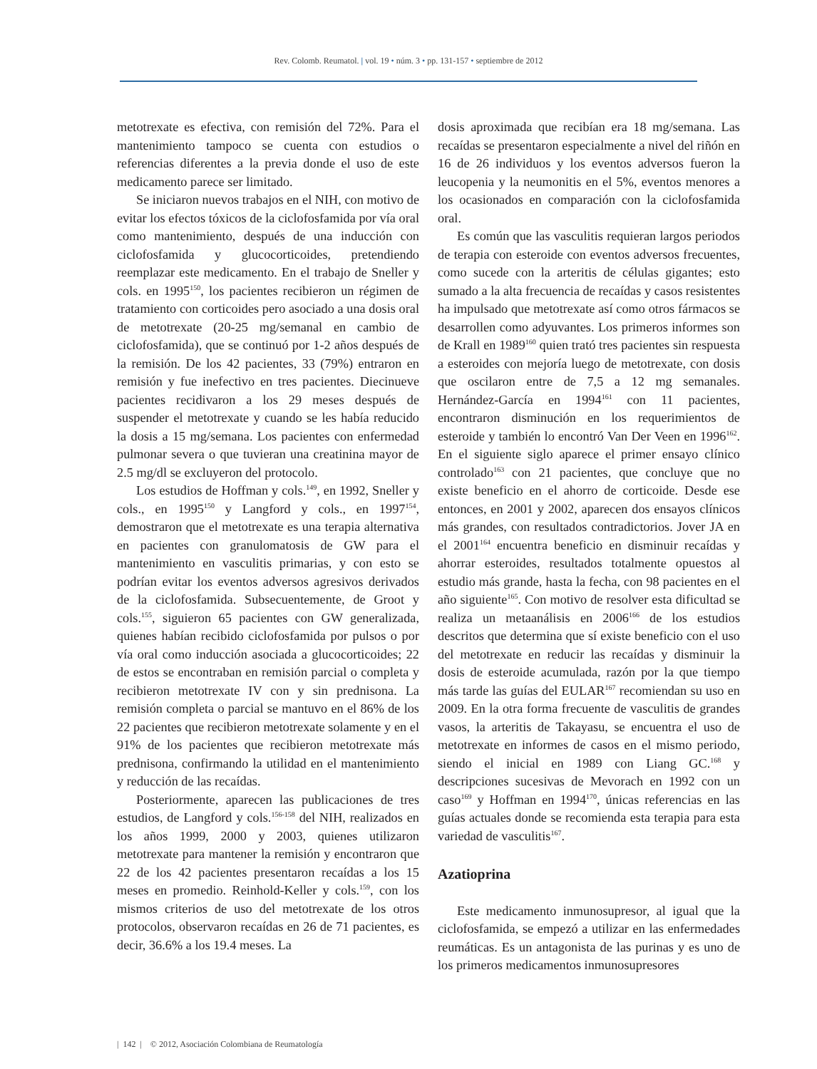Rev. Colomb. Reumatol. | vol. 19 • núm. 3 • pp. 131-157 • septiembre de 2012
metotrexate es efectiva, con remisión del 72%. Para el mantenimiento tampoco se cuenta con estudios o referencias diferentes a la previa donde el uso de este medicamento parece ser limitado.
Se iniciaron nuevos trabajos en el NIH, con motivo de evitar los efectos tóxicos de la ciclofosfamida por vía oral como mantenimiento, después de una inducción con ciclofosfamida y glucocorticoides, pretendiendo reemplazar este medicamento. En el trabajo de Sneller y cols. en 1995<sup>150</sup>, los pacientes recibieron un régimen de tratamiento con corticoides pero asociado a una dosis oral de metotrexate (20-25 mg/semanal en cambio de ciclofosfamida), que se continuó por 1-2 años después de la remisión. De los 42 pacientes, 33 (79%) entraron en remisión y fue inefectivo en tres pacientes. Diecinueve pacientes recidivaron a los 29 meses después de suspender el metotrexate y cuando se les había reducido la dosis a 15 mg/semana. Los pacientes con enfermedad pulmonar severa o que tuvieran una creatinina mayor de 2.5 mg/dl se excluyeron del protocolo.
Los estudios de Hoffman y cols.<sup>149</sup>, en 1992, Sneller y cols., en 1995<sup>150</sup> y Langford y cols., en 1997<sup>154</sup>, demostraron que el metotrexate es una terapia alternativa en pacientes con granulomatosis de GW para el mantenimiento en vasculitis primarias, y con esto se podrían evitar los eventos adversos agresivos derivados de la ciclofosfamida. Subsecuentemente, de Groot y cols.<sup>155</sup>, siguieron 65 pacientes con GW generalizada, quienes habían recibido ciclofosfamida por pulsos o por vía oral como inducción asociada a glucocorticoides; 22 de estos se encontraban en remisión parcial o completa y recibieron metotrexate IV con y sin prednisona. La remisión completa o parcial se mantuvo en el 86% de los 22 pacientes que recibieron metotrexate solamente y en el 91% de los pacientes que recibieron metotrexate más prednisona, confirmando la utilidad en el mantenimiento y reducción de las recaídas.
Posteriormente, aparecen las publicaciones de tres estudios, de Langford y cols.<sup>156-158</sup> del NIH, realizados en los años 1999, 2000 y 2003, quienes utilizaron metotrexate para mantener la remisión y encontraron que 22 de los 42 pacientes presentaron recaídas a los 15 meses en promedio. Reinhold-Keller y cols.<sup>159</sup>, con los mismos criterios de uso del metotrexate de los otros protocolos, observaron recaídas en 26 de 71 pacientes, es decir, 36.6% a los 19.4 meses. La
dosis aproximada que recibían era 18 mg/semana. Las recaídas se presentaron especialmente a nivel del riñón en 16 de 26 individuos y los eventos adversos fueron la leucopenia y la neumonitis en el 5%, eventos menores a los ocasionados en comparación con la ciclofosfamida oral.
Es común que las vasculitis requieran largos periodos de terapia con esteroide con eventos adversos frecuentes, como sucede con la arteritis de células gigantes; esto sumado a la alta frecuencia de recaídas y casos resistentes ha impulsado que metotrexate así como otros fármacos se desarrollen como adyuvantes. Los primeros informes son de Krall en 1989<sup>160</sup> quien trató tres pacientes sin respuesta a esteroides con mejoría luego de metotrexate, con dosis que oscilaron entre de 7,5 a 12 mg semanales. Hernández-García en 1994<sup>161</sup> con 11 pacientes, encontraron disminución en los requerimientos de esteroide y también lo encontró Van Der Veen en 1996<sup>162</sup>. En el siguiente siglo aparece el primer ensayo clínico controlado<sup>163</sup> con 21 pacientes, que concluye que no existe beneficio en el ahorro de corticoide. Desde ese entonces, en 2001 y 2002, aparecen dos ensayos clínicos más grandes, con resultados contradictorios. Jover JA en el 2001<sup>164</sup> encuentra beneficio en disminuir recaídas y ahorrar esteroides, resultados totalmente opuestos al estudio más grande, hasta la fecha, con 98 pacientes en el año siguiente<sup>165</sup>. Con motivo de resolver esta dificultad se realiza un metaanálisis en 2006<sup>166</sup> de los estudios descritos que determina que sí existe beneficio con el uso del metotrexate en reducir las recaídas y disminuir la dosis de esteroide acumulada, razón por la que tiempo más tarde las guías del EULAR<sup>167</sup> recomiendan su uso en 2009. En la otra forma frecuente de vasculitis de grandes vasos, la arteritis de Takayasu, se encuentra el uso de metotrexate en informes de casos en el mismo periodo, siendo el inicial en 1989 con Liang GC.<sup>168</sup> y descripciones sucesivas de Mevorach en 1992 con un caso<sup>169</sup> y Hoffman en 1994<sup>170</sup>, únicas referencias en las guías actuales donde se recomienda esta terapia para esta variedad de vasculitis<sup>167</sup>.
Azatioprina
Este medicamento inmunosupresor, al igual que la ciclofosfamida, se empezó a utilizar en las enfermedades reumáticas. Es un antagonista de las purinas y es uno de los primeros medicamentos inmunosupresores
| 142 | © 2012, Asociación Colombiana de Reumatología